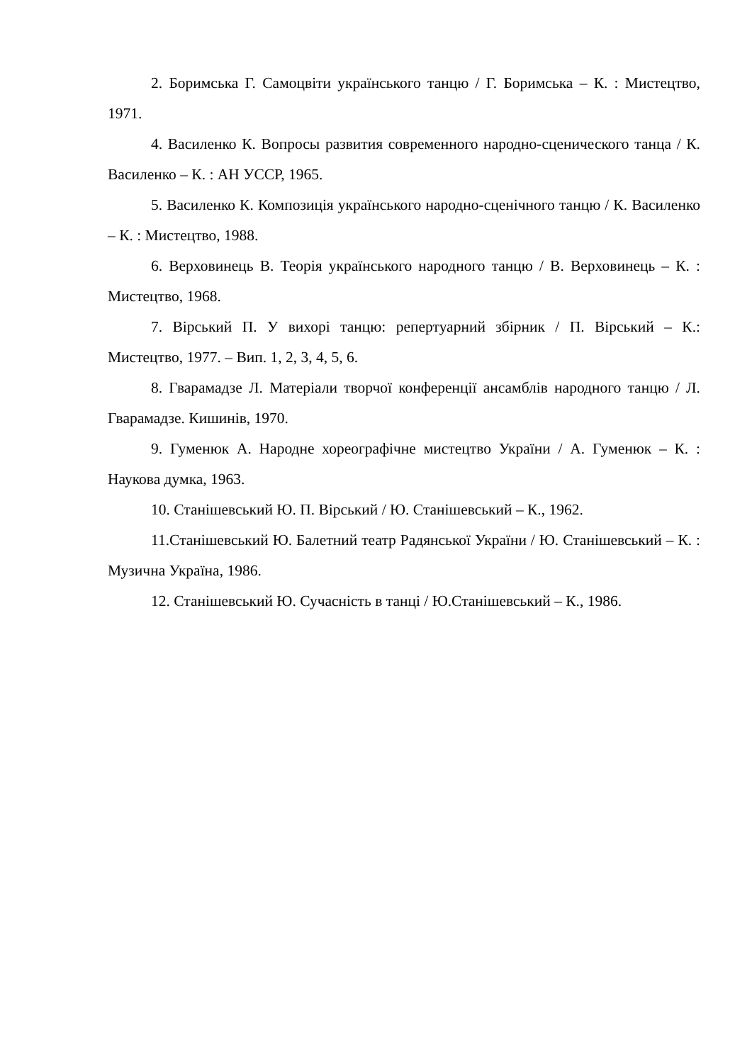2. Боримська Г. Самоцвіти українського танцю / Г. Боримська – К. : Мистецтво, 1971.
4. Василенко К. Вопросы развития современного народно-сценического танца / К. Василенко – К. : АН УССР, 1965.
5. Василенко К. Композиція українського народно-сценічного танцю / К. Василенко – К. : Мистецтво, 1988.
6. Верховинець В. Теорія українського народного танцю / В. Верховинець – К. : Мистецтво, 1968.
7. Вірський П. У вихорі танцю: репертуарний збірник / П. Вірський – К.: Мистецтво, 1977. – Вип. 1, 2, 3, 4, 5, 6.
8. Гварамадзе Л. Матеріали творчої конференції ансамблів народного танцю / Л. Гварамадзе. Кишинів, 1970.
9. Гуменюк А. Народне хореографічне мистецтво України / А. Гуменюк – К. : Наукова думка, 1963.
10. Станішевський Ю. П. Вірський / Ю. Станішевський – К., 1962.
11.Станішевський Ю. Балетний театр Радянської України / Ю. Станішевський – К. : Музична Україна, 1986.
12. Станішевський Ю. Сучасність в танці / Ю.Станішевський – К., 1986.